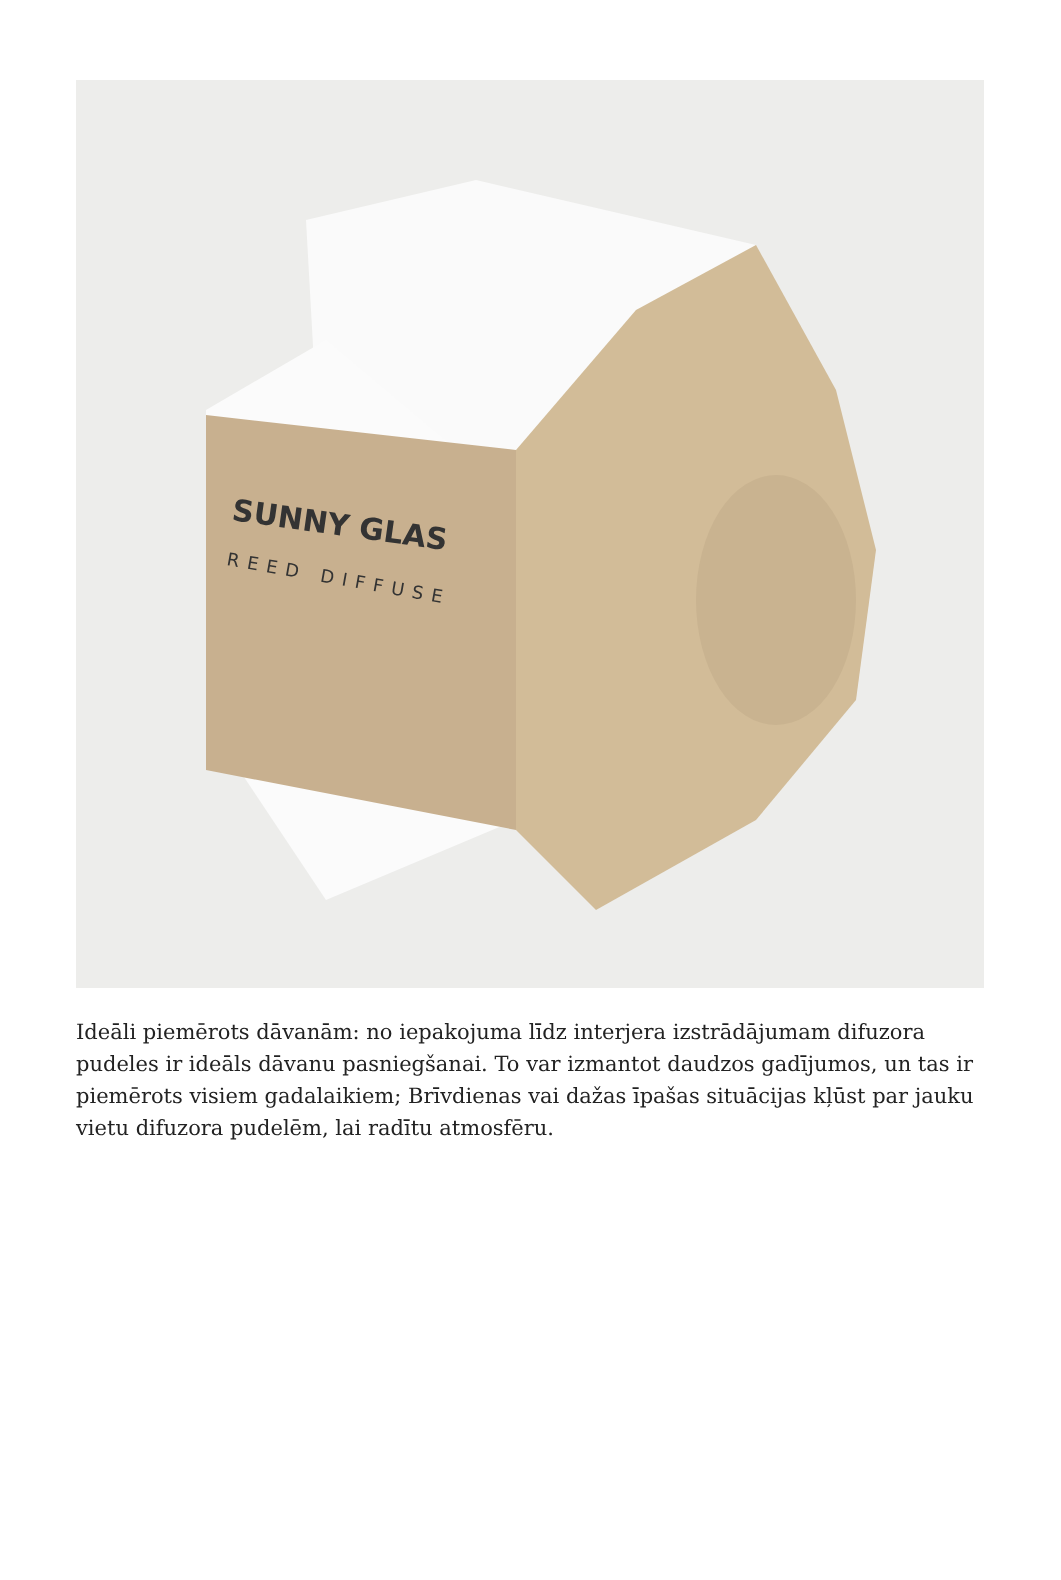SUNNY GLAS
REED DIFFUSE
Ideāli piemērots dāvanām: no iepakojuma līdz interjera izstrādājumam difuzora pudeles ir ideāls dāvanu pasniegšanai. To var izmantot daudzos gadījumos, un tas ir piemērots visiem gadalaikiem; Brīvdienas vai dažas īpašas situācijas kļūst par jauku vietu difuzora pudelēm, lai radītu atmosfēru.